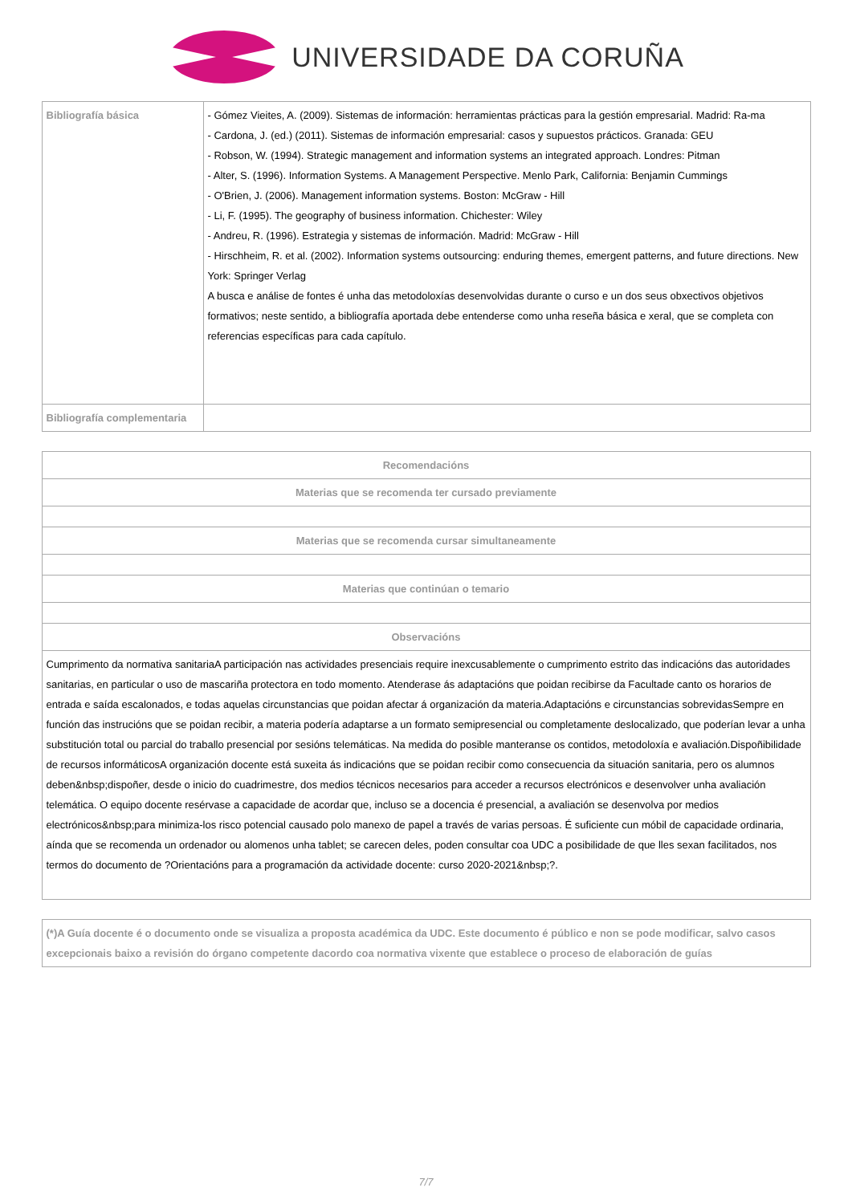UNIVERSIDADE DA CORUÑA
| Bibliografía básica | - Gómez Vieites, A. (2009). Sistemas de información: herramientas prácticas para la gestión empresarial. Madrid: Ra-ma - Cardona, J. (ed.) (2011). Sistemas de información empresarial: casos y supuestos prácticos. Granada: GEU - Robson, W. (1994). Strategic management and information systems an integrated approach. Londres: Pitman - Alter, S. (1996). Information Systems. A Management Perspective. Menlo Park, California: Benjamin Cummings - O'Brien, J. (2006). Management information systems. Boston: McGraw - Hill - Li, F. (1995). The geography of business information. Chichester: Wiley - Andreu, R. (1996). Estrategia y sistemas de información. Madrid: McGraw - Hill - Hirschheim, R. et al. (2002). Information systems outsourcing: enduring themes, emergent patterns, and future directions. New York: Springer Verlag A busca e análise de fontes é unha das metodoloxías desenvolvidas durante o curso e un dos seus obxectivos objetivos formativos; neste sentido, a bibliografía aportada debe entenderse como unha reseña básica e xeral, que se completa con referencias específicas para cada capítulo. |
| Bibliografía complementaria | |
| Recomendacións |
| --- |
| Materias que se recomenda ter cursado previamente |
| Materias que se recomenda cursar simultaneamente |
| Materias que continúan o temario |
| Observacións |
| Cumprimento da normativa sanitariaA participación nas actividades presenciais require inexcusablemente o cumprimento estrito das indicacións das autoridades sanitarias, en particular o uso de mascariña protectora en todo momento. Atenderase ás adaptacións que poidan recibirse da Facultade canto os horarios de entrada e saída escalonados, e todas aquelas circunstancias que poidan afectar á organización da materia.Adaptacións e circunstancias sobrevidasSempre en función das instrucións que se poidan recibir, a materia podería adaptarse a un formato semipresencial ou completamente deslocalizado, que poderían levar a unha substitución total ou parcial do traballo presencial por sesións telemáticas. Na medida do posible manteranse os contidos, metodoloxía e avaliación.Dispoñibilidade de recursos informáticosA organización docente está suxeita ás indicacións que se poidan recibir como consecuencia da situación sanitaria, pero os alumnos deben&nbsp;dispoñer, desde o inicio do cuadrimestre, dos medios técnicos necesarios para acceder a recursos electrónicos e desenvolver unha avaliación telemática. O equipo docente resérvase a capacidade de acordar que, incluso se a docencia é presencial, a avaliación se desenvolva por medios electrónicos&nbsp;para minimiza-los risco potencial causado polo manexo de papel a través de varias persoas. É suficiente cun móbil de capacidade ordinaria, aínda que se recomenda un ordenador ou alomenos unha tablet; se carecen deles, poden consultar coa UDC a posibilidade de que lles sexan facilitados, nos termos do documento de ?Orientacións para a programación da actividade docente: curso 2020-2021&nbsp;?. |
| (*)A Guía docente é o documento onde se visualiza a proposta académica da UDC. Este documento é público e non se pode modificar, salvo casos excepcionais baixo a revisión do órgano competente dacordo coa normativa vixente que establece o proceso de elaboración de guías |
7/7